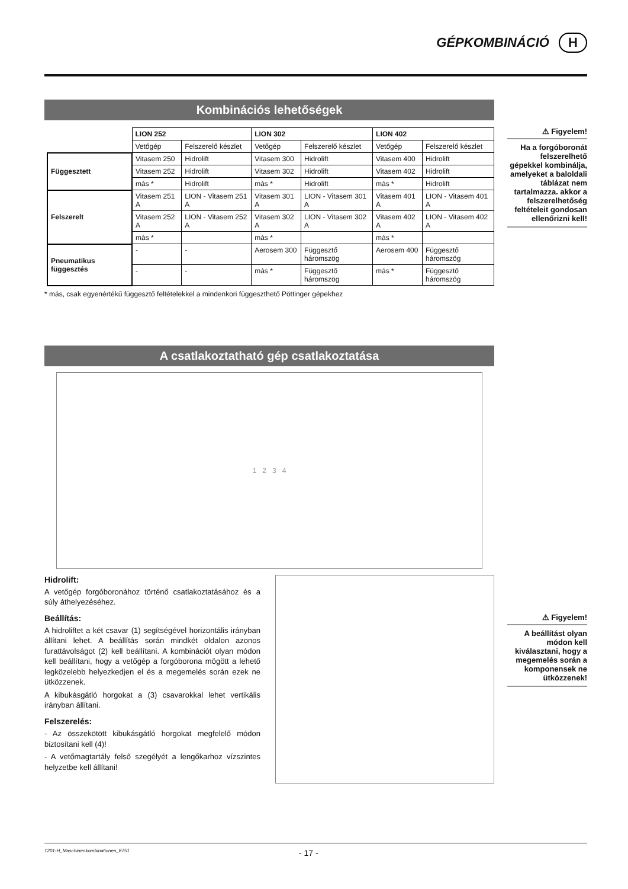GÉPKOMBINÁCIÓ H
⚠ Figyelem!
Ha a forgóboronát felszerelhető gépekkel kombinálja, amelyeket a baloldali táblázat nem tartalmazza. akkor a felszerelhetőség feltételeit gondosan ellenőrizni kell!
⚠ Figyelem!
A beállítást olyan módon kell kiválasztani, hogy a megemelés során a komponensek ne ütközzenek!
Kombinációs lehetőségek
| | LION 252 | | LION 302 | | LION 402 | |
| --- | --- | --- | --- | --- | --- | --- |
| | Vetőgép | Felszerelő készlet | Vetőgép | Felszerelő készlet | Vetőgép | Felszerelő készlet |
| Függesztett | Vitasem 250 | Hidrolift | Vitasem 300 | Hidrolift | Vitasem 400 | Hidrolift |
| | Vitasem 252 | Hidrolift | Vitasem 302 | Hidrolift | Vitasem 402 | Hidrolift |
| | más * | Hidrolift | más * | Hidrolift | más * | Hidrolift |
| Felszerelt | Vitasem 251 A | LION - Vitasem 251 A | Vitasem 301 A | LION - Vitasem 301 A | Vitasem 401 A | LION - Vitasem 401 A |
| | Vitasem 252 A | LION - Vitasem 252 A | Vitasem 302 A | LION - Vitasem 302 A | Vitasem 402 A | LION - Vitasem 402 A |
| | más * | | más * | | más * | |
| Pneumatikus függesztés | - | - | Aerosem 300 | Függesztő háromszög | Aerosem 400 | Függesztő háromszög |
| | - | - | más * | Függesztő háromszög | más * | Függesztő háromszög |
* más, csak egyenértékű függesztő feltételekkel a mindenkori függeszthető Pöttinger gépekhez
A csatlakoztatható gép csatlakoztatása
1 2 3 4
Hidrolift:
A vetőgép forgóboronához történő csatlakoztatásához és a súly áthelyezéséhez.
Beállítás:
A hidroliftet a két csavar (1) segítségével horizontális irányban állítani lehet. A beállítás során mindkét oldalon azonos furattávolságot (2) kell beállítani. A kombinációt olyan módon kell beállítani, hogy a vetőgép a forgóborona mögött a lehető legközelebb helyezkedjen el és a megemelés során ezek ne ütközzenek.
A kibukásgátló horgokat a (3) csavarokkal lehet vertikális irányban állítani.
Felszerelés:
- Az összekötött kibukásgátló horgokat megfelelő módon biztosítani kell (4)!
- A vetőmagtartály felső szegélyét a lengőkarhoz vízszintes helyzetbe kell állítani!
1201-H_Maschinenkombinationen_8751 - 17 -